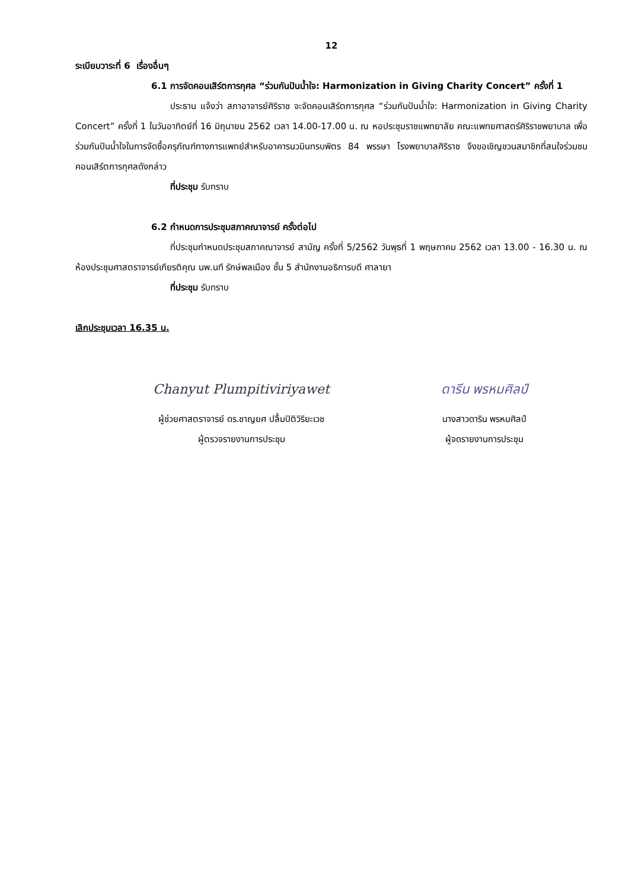12
ระเบียบวาระที่ 6 เรื่องอื่นๆ
6.1 การจัดคอนเสิร์ตการกุศล “ร่วมกันปันน้ำใจ: Harmonization in Giving Charity Concert” ครั้งที่ 1
ประธาน แจ้งว่า สภาอาจารย์ศิริราช จะจัดคอนเสิร์ตการกุศล “ร่วมกันปันน้ำใจ: Harmonization in Giving Charity Concert” ครั้งที่ 1 ในวันอาทิตย์ที่ 16 มิถุนายน 2562 เวลา 14.00-17.00 น. ณ หอประชุมราชแพทยาลัย คณะแพทยศาสตร์ศิริราชพยาบาล เพื่อร่วมกันปันน้ำใจในการจัดซื้อครุภัณฑ์ทางการแพทย์สำหรับอาคารนวมินทรบพิตร 84 พรรษา โรงพยาบาลศิริราช จึงขอเชิญชวนสมาชิกที่สนใจร่วมชมคอนเสิร์ตการกุศลดังกล่าว
ที่ประชุม รับทราบ
6.2 กำหนดการประชุมสภาคณาจารย์ ครั้งต่อไป
ที่ประชุมกำหนดประชุมสภาคณาจารย์ สามัญ ครั้งที่ 5/2562 วันพุธที่ 1 พฤษภาคม 2562 เวลา 13.00 - 16.30 น. ณ ห้องประชุมศาสตราจารย์เกียรติคุณ นพ.นที รักษ์พลเมือง ชั้น 5 สำนักงานอธิการบดี ศาลายา
ที่ประชุม รับทราบ
เลิกประชุมเวลา 16.35 น.
Chanyut Plumpitiviriyawet
ผู้ช่วยศาสตราจารย์ ดร.ชาญยศ ปลื้มปิติวิริยะเวช
ผู้ตรวจรายงานการประชุม
ดารีน พรหมศิลป์
นางสาวดาริน พรหมศิลป์
ผู้จดรายงานการประชุม